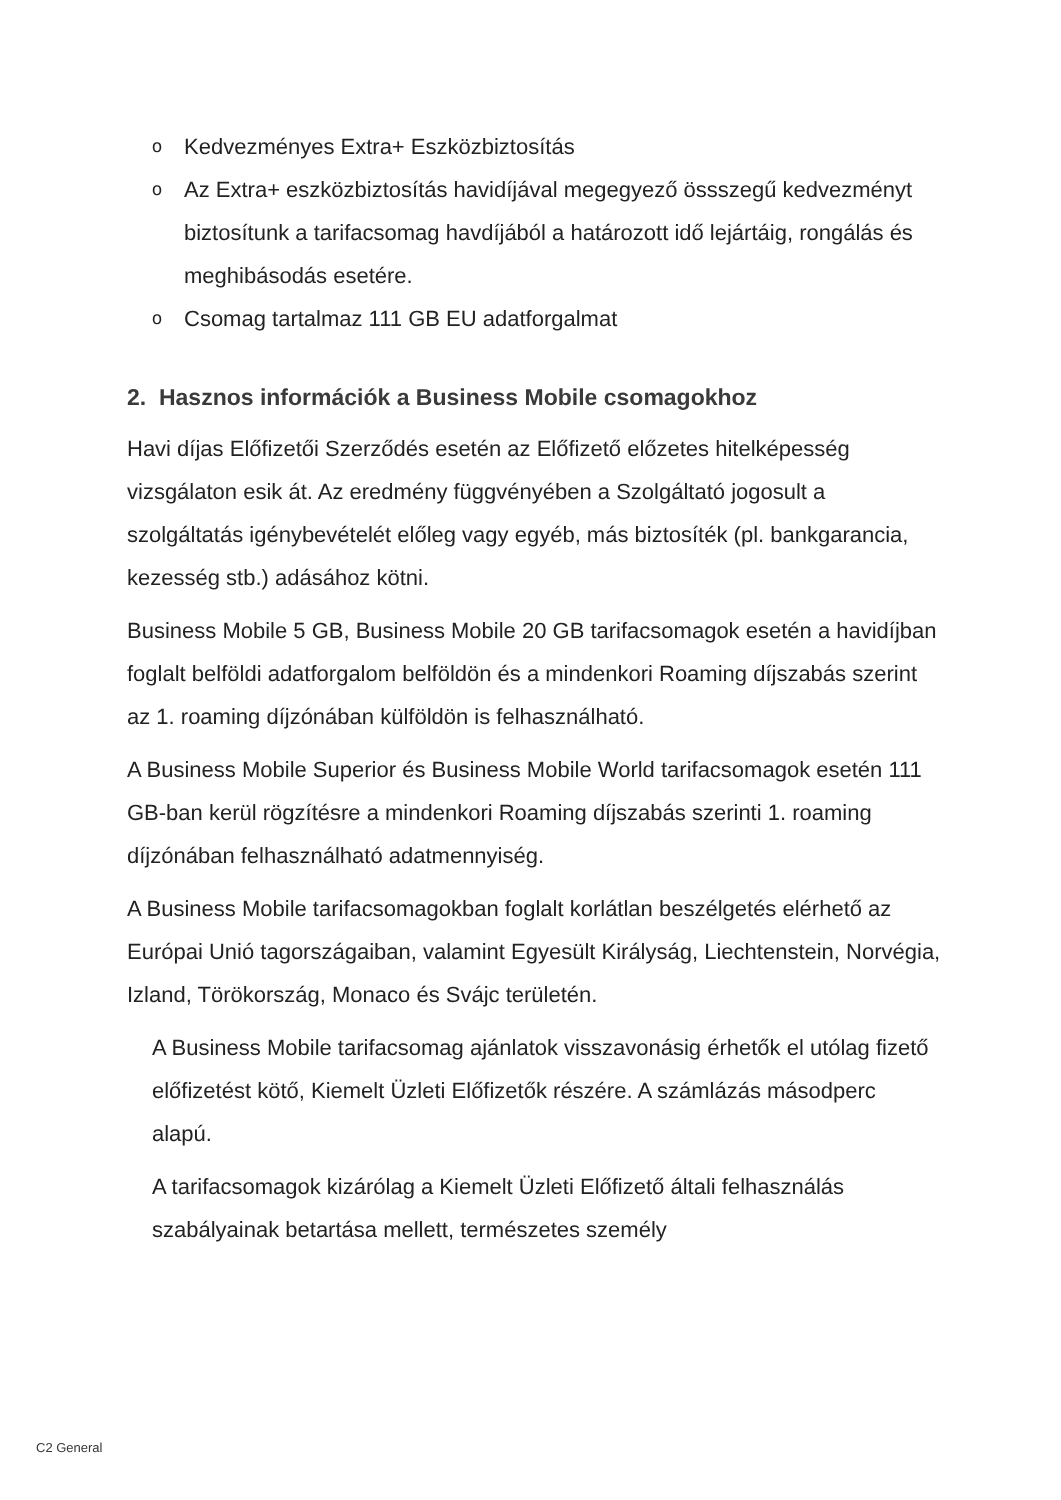o Kedvezményes Extra+ Eszközbiztosítás
o Az Extra+ eszközbiztosítás havidíjával megegyező össszegű kedvezményt biztosítunk a tarifacsomag havdíjából a határozott idő lejártáig, rongálás és meghibásodás esetére.
o Csomag tartalmaz 111 GB EU adatforgalmat
2. Hasznos információk a Business Mobile csomagokhoz
Havi díjas Előfizetői Szerződés esetén az Előfizető előzetes hitelképesség vizsgálaton esik át. Az eredmény függvényében a Szolgáltató jogosult a szolgáltatás igénybevételét előleg vagy egyéb, más biztosíték (pl. bankgarancia, kezesség stb.) adásához kötni.
Business Mobile 5 GB, Business Mobile 20 GB tarifacsomagok esetén a havidíjban foglalt belföldi adatforgalom belföldön és a mindenkori Roaming díjszabás szerint az 1. roaming díjzónában külföldön is felhasználható.
A Business Mobile Superior és Business Mobile World tarifacsomagok esetén 111 GB-ban kerül rögzítésre a mindenkori Roaming díjszabás szerinti 1. roaming díjzónában felhasználható adatmennyiség.
A Business Mobile tarifacsomagokban foglalt korlátlan beszélgetés elérhető az Európai Unió tagországaiban, valamint Egyesült Királyság, Liechtenstein, Norvégia, Izland, Törökország, Monaco és Svájc területén.
A Business Mobile tarifacsomag ajánlatok visszavonásig érhetők el utólag fizető előfizetést kötő, Kiemelt Üzleti Előfizetők részére. A számlázás másodperc alapú.
A tarifacsomagok kizárólag a Kiemelt Üzleti Előfizető általi felhasználás szabályainak betartása mellett, természetes személy
C2 General